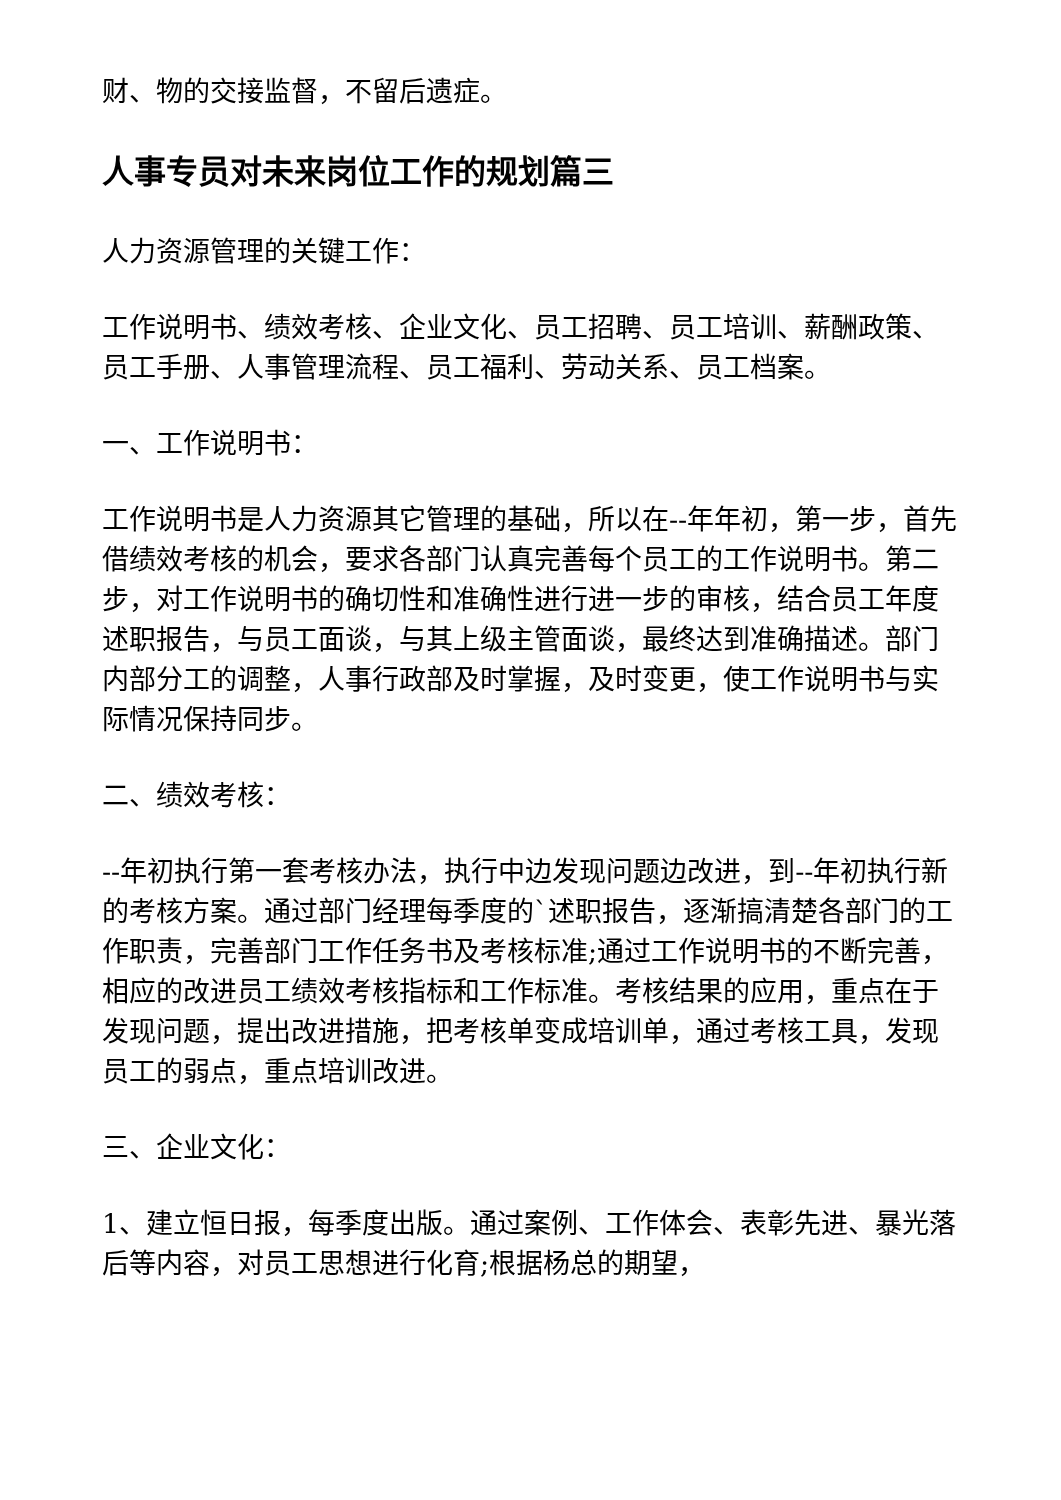财、物的交接监督，不留后遗症。
人事专员对未来岗位工作的规划篇三
人力资源管理的关键工作：
工作说明书、绩效考核、企业文化、员工招聘、员工培训、薪酬政策、员工手册、人事管理流程、员工福利、劳动关系、员工档案。
一、工作说明书：
工作说明书是人力资源其它管理的基础，所以在--年年初，第一步，首先借绩效考核的机会，要求各部门认真完善每个员工的工作说明书。第二步，对工作说明书的确切性和准确性进行进一步的审核，结合员工年度述职报告，与员工面谈，与其上级主管面谈，最终达到准确描述。部门内部分工的调整，人事行政部及时掌握，及时变更，使工作说明书与实际情况保持同步。
二、绩效考核：
--年初执行第一套考核办法，执行中边发现问题边改进，到--年初执行新的考核方案。通过部门经理每季度的`述职报告，逐渐搞清楚各部门的工作职责，完善部门工作任务书及考核标准;通过工作说明书的不断完善，相应的改进员工绩效考核指标和工作标准。考核结果的应用，重点在于发现问题，提出改进措施，把考核单变成培训单，通过考核工具，发现员工的弱点，重点培训改进。
三、企业文化：
1、建立恒日报，每季度出版。通过案例、工作体会、表彰先进、暴光落后等内容，对员工思想进行化育;根据杨总的期望，